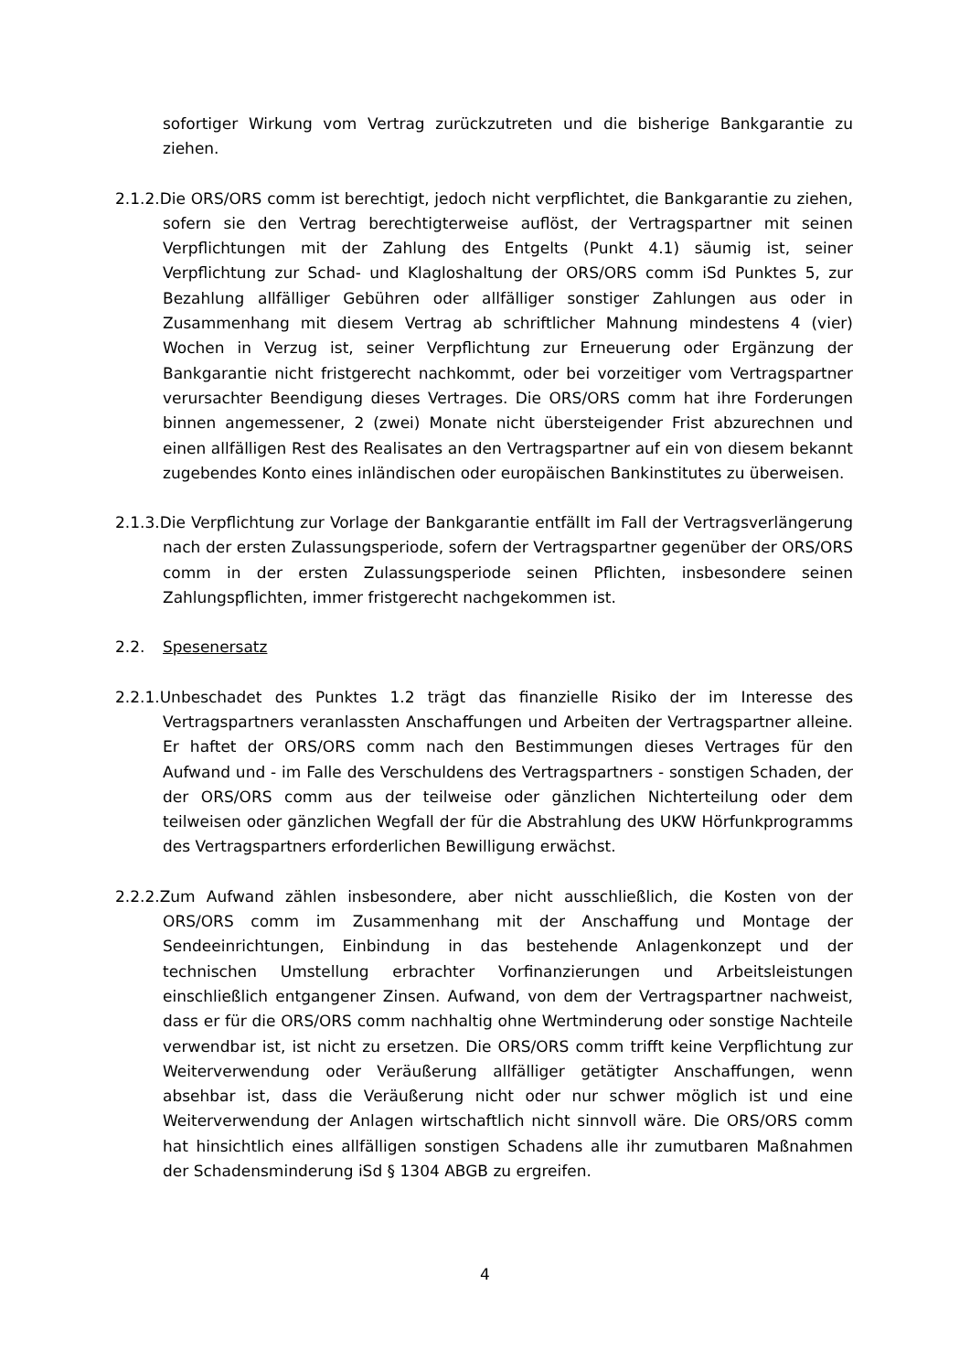sofortiger Wirkung vom Vertrag zurückzutreten und die bisherige Bankgarantie zu ziehen.
2.1.2.Die ORS/ORS comm ist berechtigt, jedoch nicht verpflichtet, die Bankgarantie zu ziehen, sofern sie den Vertrag berechtigterweise auflöst, der Vertragspartner mit seinen Verpflichtungen mit der Zahlung des Entgelts (Punkt 4.1) säumig ist, seiner Verpflichtung zur Schad- und Klagloshaltung der ORS/ORS comm iSd Punktes 5, zur Bezahlung allfälliger Gebühren oder allfälliger sonstiger Zahlungen aus oder in Zusammenhang mit diesem Vertrag ab schriftlicher Mahnung mindestens 4 (vier) Wochen in Verzug ist, seiner Verpflichtung zur Erneuerung oder Ergänzung der Bankgarantie nicht fristgerecht nachkommt, oder bei vorzeitiger vom Vertragspartner verursachter Beendigung dieses Vertrages. Die ORS/ORS comm hat ihre Forderungen binnen angemessener, 2 (zwei) Monate nicht übersteigender Frist abzurechnen und einen allfälligen Rest des Realisates an den Vertragspartner auf ein von diesem bekannt zugebendes Konto eines inländischen oder europäischen Bankinstitutes zu überweisen.
2.1.3.Die Verpflichtung zur Vorlage der Bankgarantie entfällt im Fall der Vertragsverlängerung nach der ersten Zulassungsperiode, sofern der Vertragspartner gegenüber der ORS/ORS comm in der ersten Zulassungsperiode seinen Pflichten, insbesondere seinen Zahlungspflichten, immer fristgerecht nachgekommen ist.
2.2. Spesenersatz
2.2.1.Unbeschadet des Punktes 1.2 trägt das finanzielle Risiko der im Interesse des Vertragspartners veranlassten Anschaffungen und Arbeiten der Vertragspartner alleine. Er haftet der ORS/ORS comm nach den Bestimmungen dieses Vertrages für den Aufwand und - im Falle des Verschuldens des Vertragspartners - sonstigen Schaden, der der ORS/ORS comm aus der teilweise oder gänzlichen Nichterteilung oder dem teilweisen oder gänzlichen Wegfall der für die Abstrahlung des UKW Hörfunkprogramms des Vertragspartners erforderlichen Bewilligung erwächst.
2.2.2.Zum Aufwand zählen insbesondere, aber nicht ausschließlich, die Kosten von der ORS/ORS comm im Zusammenhang mit der Anschaffung und Montage der Sendeeinrichtungen, Einbindung in das bestehende Anlagenkonzept und der technischen Umstellung erbrachter Vorfinanzierungen und Arbeitsleistungen einschließlich entgangener Zinsen. Aufwand, von dem der Vertragspartner nachweist, dass er für die ORS/ORS comm nachhaltig ohne Wertminderung oder sonstige Nachteile verwendbar ist, ist nicht zu ersetzen. Die ORS/ORS comm trifft keine Verpflichtung zur Weiterverwendung oder Veräußerung allfälliger getätigter Anschaffungen, wenn absehbar ist, dass die Veräußerung nicht oder nur schwer möglich ist und eine Weiterverwendung der Anlagen wirtschaftlich nicht sinnvoll wäre. Die ORS/ORS comm hat hinsichtlich eines allfälligen sonstigen Schadens alle ihr zumutbaren Maßnahmen der Schadensminderung iSd § 1304 ABGB zu ergreifen.
4